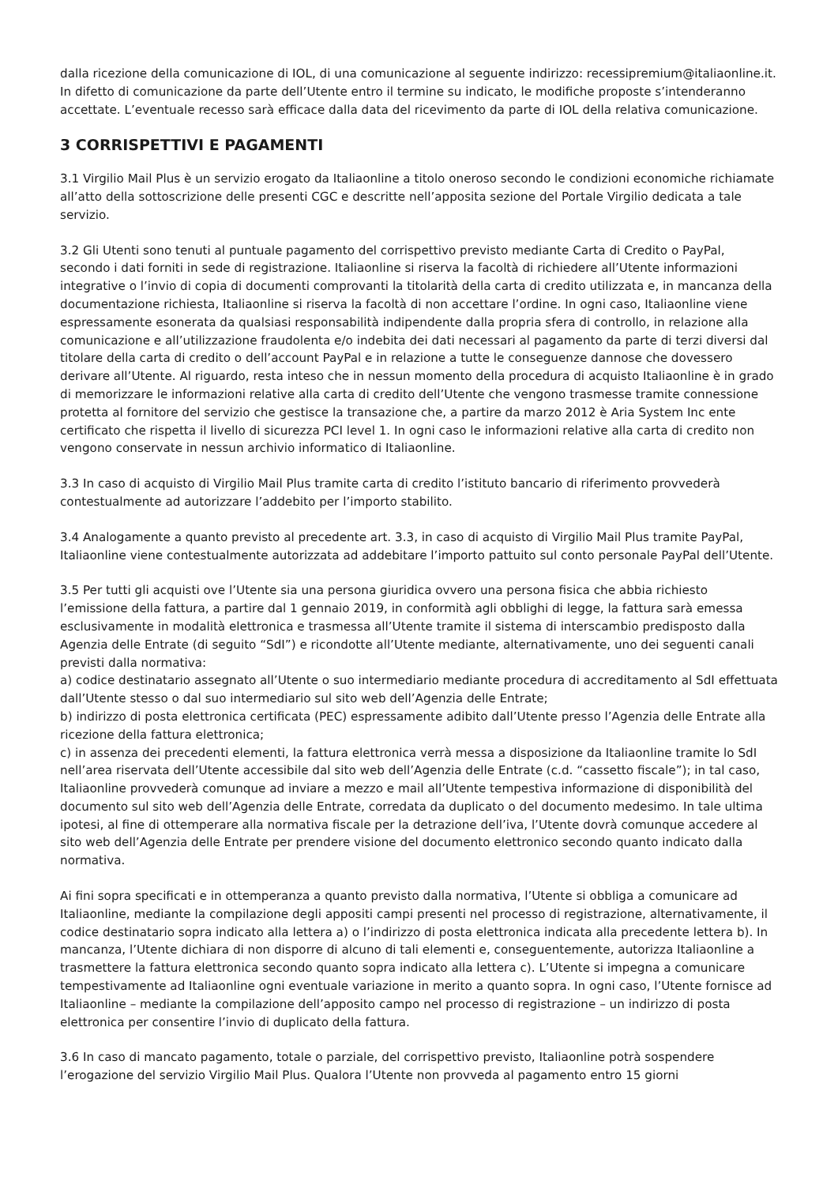dalla ricezione della comunicazione di IOL, di una comunicazione al seguente indirizzo: recessipremium@italiaonline.it. In difetto di comunicazione da parte dell’Utente entro il termine su indicato, le modifiche proposte s’intenderanno accettate. L’eventuale recesso sarà efficace dalla data del ricevimento da parte di IOL della relativa comunicazione.
3 CORRISPETTIVI E PAGAMENTI
3.1 Virgilio Mail Plus è un servizio erogato da Italiaonline a titolo oneroso secondo le condizioni economiche richiamate all’atto della sottoscrizione delle presenti CGC e descritte nell’apposita sezione del Portale Virgilio dedicata a tale servizio.
3.2 Gli Utenti sono tenuti al puntuale pagamento del corrispettivo previsto mediante Carta di Credito o PayPal, secondo i dati forniti in sede di registrazione. Italiaonline si riserva la facoltà di richiedere all’Utente informazioni integrative o l’invio di copia di documenti comprovanti la titolarità della carta di credito utilizzata e, in mancanza della documentazione richiesta, Italiaonline si riserva la facoltà di non accettare l’ordine. In ogni caso, Italiaonline viene espressamente esonerata da qualsiasi responsabilità indipendente dalla propria sfera di controllo, in relazione alla comunicazione e all’utilizzazione fraudolenta e/o indebita dei dati necessari al pagamento da parte di terzi diversi dal titolare della carta di credito o dell’account PayPal e in relazione a tutte le conseguenze dannose che dovessero derivare all’Utente. Al riguardo, resta inteso che in nessun momento della procedura di acquisto Italiaonline è in grado di memorizzare le informazioni relative alla carta di credito dell’Utente che vengono trasmesse tramite connessione protetta al fornitore del servizio che gestisce la transazione che, a partire da marzo 2012 è Aria System Inc ente certificato che rispetta il livello di sicurezza PCI level 1. In ogni caso le informazioni relative alla carta di credito non vengono conservate in nessun archivio informatico di Italiaonline.
3.3 In caso di acquisto di Virgilio Mail Plus tramite carta di credito l’istituto bancario di riferimento provvederà contestualmente ad autorizzare l’addebito per l’importo stabilito.
3.4 Analogamente a quanto previsto al precedente art. 3.3, in caso di acquisto di Virgilio Mail Plus tramite PayPal, Italiaonline viene contestualmente autorizzata ad addebitare l’importo pattuito sul conto personale PayPal dell’Utente.
3.5 Per tutti gli acquisti ove l’Utente sia una persona giuridica ovvero una persona fisica che abbia richiesto l’emissione della fattura, a partire dal 1 gennaio 2019, in conformità agli obblighi di legge, la fattura sarà emessa esclusivamente in modalità elettronica e trasmessa all’Utente tramite il sistema di interscambio predisposto dalla Agenzia delle Entrate (di seguito “SdI”) e ricondotte all’Utente mediante, alternativamente, uno dei seguenti canali previsti dalla normativa:
a) codice destinatario assegnato all’Utente o suo intermediario mediante procedura di accreditamento al SdI effettuata dall’Utente stesso o dal suo intermediario sul sito web dell’Agenzia delle Entrate;
b) indirizzo di posta elettronica certificata (PEC) espressamente adibito dall’Utente presso l’Agenzia delle Entrate alla ricezione della fattura elettronica;
c) in assenza dei precedenti elementi, la fattura elettronica verrà messa a disposizione da Italiaonline tramite lo SdI nell’area riservata dell’Utente accessibile dal sito web dell’Agenzia delle Entrate (c.d. “cassetto fiscale”); in tal caso, Italiaonline provvederà comunque ad inviare a mezzo e mail all’Utente tempestiva informazione di disponibilità del documento sul sito web dell’Agenzia delle Entrate, corredata da duplicato o del documento medesimo. In tale ultima ipotesi, al fine di ottemperare alla normativa fiscale per la detrazione dell’iva, l’Utente dovrà comunque accedere al sito web dell’Agenzia delle Entrate per prendere visione del documento elettronico secondo quanto indicato dalla normativa.
Ai fini sopra specificati e in ottemperanza a quanto previsto dalla normativa, l’Utente si obbliga a comunicare ad Italiaonline, mediante la compilazione degli appositi campi presenti nel processo di registrazione, alternativamente, il codice destinatario sopra indicato alla lettera a) o l’indirizzo di posta elettronica indicata alla precedente lettera b). In mancanza, l’Utente dichiara di non disporre di alcuno di tali elementi e, conseguentemente, autorizza Italiaonline a trasmettere la fattura elettronica secondo quanto sopra indicato alla lettera c). L’Utente si impegna a comunicare tempestivamente ad Italiaonline ogni eventuale variazione in merito a quanto sopra. In ogni caso, l’Utente fornisce ad Italiaonline – mediante la compilazione dell’apposito campo nel processo di registrazione – un indirizzo di posta elettronica per consentire l’invio di duplicato della fattura.
3.6 In caso di mancato pagamento, totale o parziale, del corrispettivo previsto, Italiaonline potrà sospendere l’erogazione del servizio Virgilio Mail Plus. Qualora l’Utente non provveda al pagamento entro 15 giorni